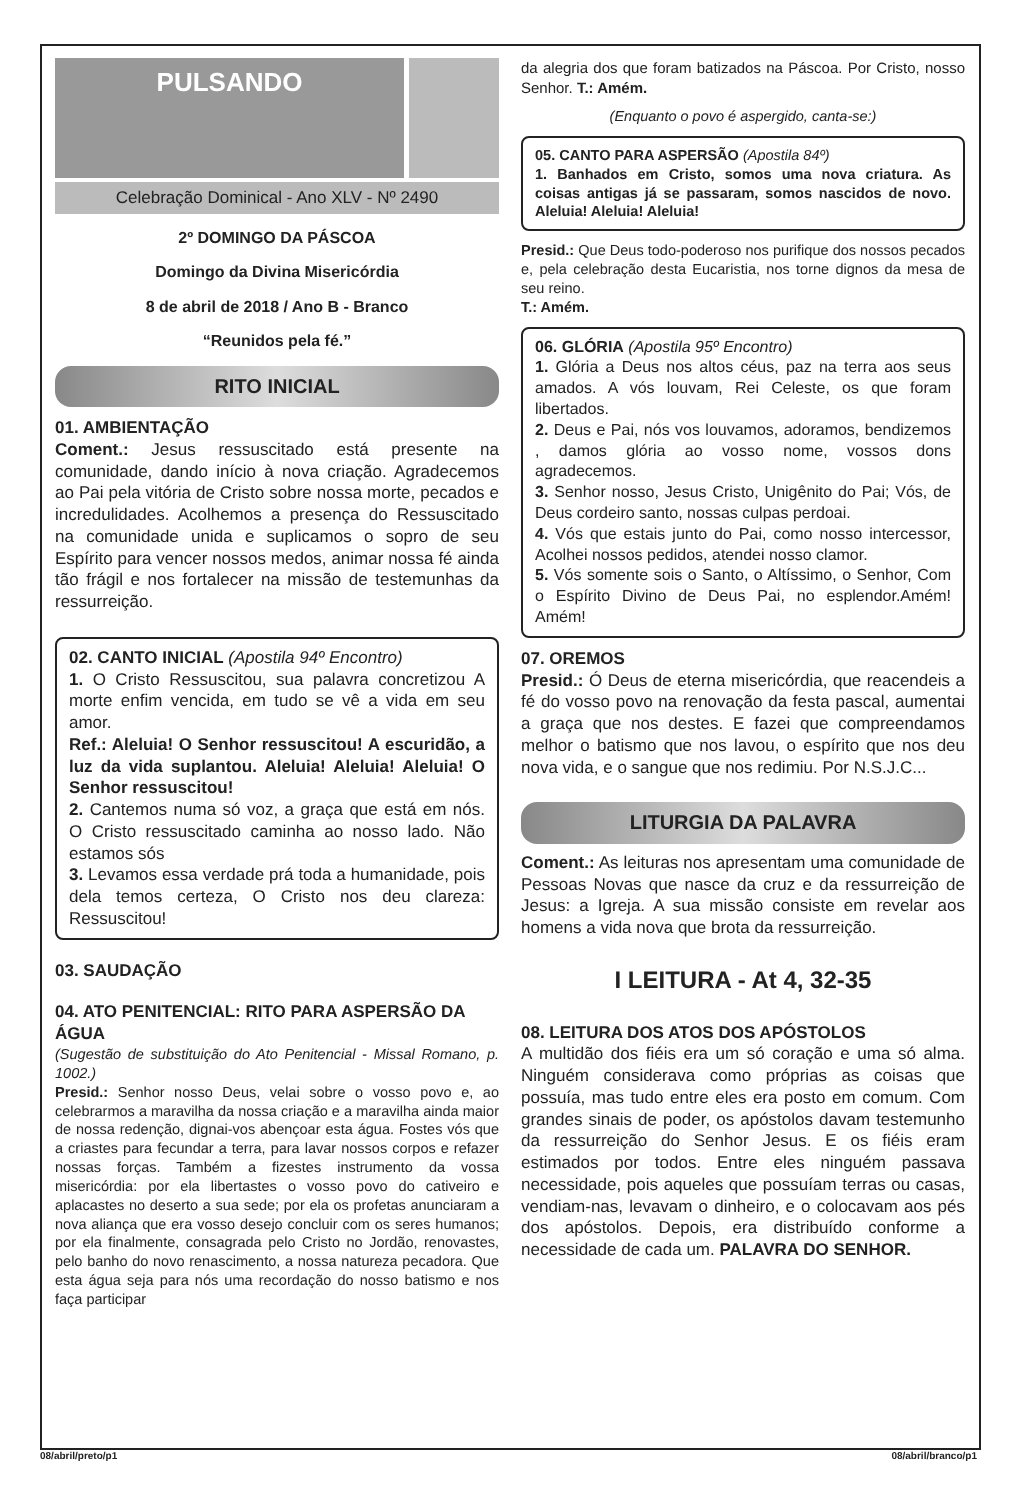PULSANDO
Celebração Dominical - Ano XLV - Nº 2490
2º DOMINGO DA PÁSCOA
Domingo da Divina Misericórdia
8 de abril de 2018 / Ano B - Branco
“Reunidos pela fé.”
RITO INICIAL
01. AMBIENTAÇÃO
Coment.: Jesus ressuscitado está presente na comunidade, dando início à nova criação. Agradecemos ao Pai pela vitória de Cristo sobre nossa morte, pecados e incredulidades. Acolhemos a presença do Ressuscitado na comunidade unida e suplicamos o sopro de seu Espírito para vencer nossos medos, animar nossa fé ainda tão frágil e nos fortalecer na missão de testemunhas da ressurreição.
02. CANTO INICIAL (Apostila 94º Encontro)
1. O Cristo Ressuscitou, sua palavra concretizou A morte enfim vencida, em tudo se vê a vida em seu amor.
Ref.: Aleluia! O Senhor ressuscitou! A escuridão, a luz da vida suplantou. Aleluia! Aleluia! Aleluia! O Senhor ressuscitou!
2. Cantemos numa só voz, a graça que está em nós. O Cristo ressuscitado caminha ao nosso lado. Não estamos sós
3. Levamos essa verdade prá toda a humanidade, pois dela temos certeza, O Cristo nos deu clareza: Ressuscitou!
03. SAUDAÇÃO
04. ATO PENITENCIAL: RITO PARA ASPERSÃO DA ÁGUA
(Sugestão de substituição do Ato Penitencial - Missal Romano, p. 1002.)
Presid.: Senhor nosso Deus, velai sobre o vosso povo e, ao celebrarmos a maravilha da nossa criação e a maravilha ainda maior de nossa redenção, dignai-vos abençoar esta água. Fostes vós que a criastes para fecundar a terra, para lavar nossos corpos e refazer nossas forças. Também a fizestes instrumento da vossa misericórdia: por ela libertastes o vosso povo do cativeiro e aplacastes no deserto a sua sede; por ela os profetas anunciaram a nova aliança que era vosso desejo concluir com os seres humanos; por ela finalmente, consagrada pelo Cristo no Jordão, renovastes, pelo banho do novo renascimento, a nossa natureza pecadora. Que esta água seja para nós uma recordação do nosso batismo e nos faça participar
da alegria dos que foram batizados na Páscoa. Por Cristo, nosso Senhor. T.: Amém.
(Enquanto o povo é aspergido, canta-se:)
05. CANTO PARA ASPERSÃO (Apostila 84º)
1. Banhados em Cristo, somos uma nova criatura. As coisas antigas já se passaram, somos nascidos de novo. Aleluia! Aleluia! Aleluia!
Presid.: Que Deus todo-poderoso nos purifique dos nossos pecados e, pela celebração desta Eucaristia, nos torne dignos da mesa de seu reino.
T.: Amém.
06. GLÓRIA (Apostila 95º Encontro)
1. Glória a Deus nos altos céus, paz na terra aos seus amados. A vós louvam, Rei Celeste, os que foram libertados.
2. Deus e Pai, nós vos louvamos, adoramos, bendizemos , damos glória ao vosso nome, vossos dons agradecemos.
3. Senhor nosso, Jesus Cristo, Unigênito do Pai; Vós, de Deus cordeiro santo, nossas culpas perdoai.
4. Vós que estais junto do Pai, como nosso intercessor, Acolhei nossos pedidos, atendei nosso clamor.
5. Vós somente sois o Santo, o Altíssimo, o Senhor, Com o Espírito Divino de Deus Pai, no esplendor.Amém! Amém!
07. OREMOS
Presid.: Ó Deus de eterna misericórdia, que reacendeis a fé do vosso povo na renovação da festa pascal, aumentai a graça que nos destes. E fazei que compreendamos melhor o batismo que nos lavou, o espírito que nos deu nova vida, e o sangue que nos redimiu. Por N.S.J.C...
LITURGIA DA PALAVRA
Coment.: As leituras nos apresentam uma comunidade de Pessoas Novas que nasce da cruz e da ressurreição de Jesus: a Igreja. A sua missão consiste em revelar aos homens a vida nova que brota da ressurreição.
I LEITURA - At 4, 32-35
08. LEITURA DOS ATOS DOS APÓSTOLOS
A multidão dos fiéis era um só coração e uma só alma. Ninguém considerava como próprias as coisas que possuía, mas tudo entre eles era posto em comum. Com grandes sinais de poder, os apóstolos davam testemunho da ressurreição do Senhor Jesus. E os fiéis eram estimados por todos. Entre eles ninguém passava necessidade, pois aqueles que possuíam terras ou casas, vendiam-nas, levavam o dinheiro, e o colocavam aos pés dos apóstolos. Depois, era distribuído conforme a necessidade de cada um. PALAVRA DO SENHOR.
08/abril/preto/p1 08/abril/branco/p1